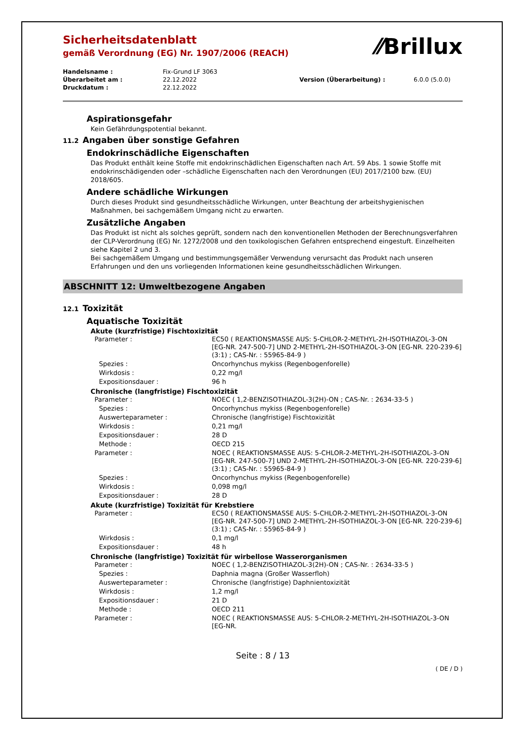⁄⁄Brillux
Sicherheitsdatenblatt
gemäß Verordnung (EG) Nr. 1907/2006 (REACH)
| Handelsname : | Fix-Grund LF 3063 | | |
| Überarbeitet am : | 22.12.2022 | Version (Überarbeitung) : | 6.0.0 (5.0.0) |
| Druckdatum : | 22.12.2022 | | |
Aspirationsgefahr
Kein Gefährdungspotential bekannt.
11.2 Angaben über sonstige Gefahren
Endokrinschädliche Eigenschaften
Das Produkt enthält keine Stoffe mit endokrinschädlichen Eigenschaften nach Art. 59 Abs. 1 sowie Stoffe mit endokrinschädigenden oder –schädliche Eigenschaften nach den Verordnungen (EU) 2017/2100 bzw. (EU) 2018/605.
Andere schädliche Wirkungen
Durch dieses Produkt sind gesundheitsschädliche Wirkungen, unter Beachtung der arbeitshygienischen Maßnahmen, bei sachgemäßem Umgang nicht zu erwarten.
Zusätzliche Angaben
Das Produkt ist nicht als solches geprüft, sondern nach den konventionellen Methoden der Berechnungsverfahren der CLP-Verordnung (EG) Nr. 1272/2008 und den toxikologischen Gefahren entsprechend eingestuft. Einzelheiten siehe Kapitel 2 und 3.
Bei sachgemäßem Umgang und bestimmungsgemäßer Verwendung verursacht das Produkt nach unseren Erfahrungen und den uns vorliegenden Informationen keine gesundheitsschädlichen Wirkungen.
ABSCHNITT 12: Umweltbezogene Angaben
12.1 Toxizität
Aquatische Toxizität
Akute (kurzfristige) Fischtoxizität
| Parameter : | EC50 ( REAKTIONSMASSE AUS: 5-CHLOR-2-METHYL-2H-ISOTHIAZOL-3-ON [EG-NR. 247-500-7] UND 2-METHYL-2H-ISOTHIAZOL-3-ON [EG-NR. 220-239-6] (3:1) ; CAS-Nr. : 55965-84-9 ) |
| Spezies : | Oncorhynchus mykiss (Regenbogenforelle) |
| Wirkdosis : | 0,22 mg/l |
| Expositionsdauer : | 96 h |
Chronische (langfristige) Fischtoxizität
| Parameter : | NOEC ( 1,2-BENZISOTHIAZOL-3(2H)-ON ; CAS-Nr. : 2634-33-5 ) |
| Spezies : | Oncorhynchus mykiss (Regenbogenforelle) |
| Auswerteparameter : | Chronische (langfristige) Fischtoxizität |
| Wirkdosis : | 0,21 mg/l |
| Expositionsdauer : | 28 D |
| Methode : | OECD 215 |
| Parameter : | NOEC ( REAKTIONSMASSE AUS: 5-CHLOR-2-METHYL-2H-ISOTHIAZOL-3-ON [EG-NR. 247-500-7] UND 2-METHYL-2H-ISOTHIAZOL-3-ON [EG-NR. 220-239-6] (3:1) ; CAS-Nr. : 55965-84-9 ) |
| Spezies : | Oncorhynchus mykiss (Regenbogenforelle) |
| Wirkdosis : | 0,098 mg/l |
| Expositionsdauer : | 28 D |
Akute (kurzfristige) Toxizität für Krebstiere
| Parameter : | EC50 ( REAKTIONSMASSE AUS: 5-CHLOR-2-METHYL-2H-ISOTHIAZOL-3-ON [EG-NR. 247-500-7] UND 2-METHYL-2H-ISOTHIAZOL-3-ON [EG-NR. 220-239-6] (3:1) ; CAS-Nr. : 55965-84-9 ) |
| Wirkdosis : | 0,1 mg/l |
| Expositionsdauer : | 48 h |
Chronische (langfristige) Toxizität für wirbellose Wasserorganismen
| Parameter : | NOEC ( 1,2-BENZISOTHIAZOL-3(2H)-ON ; CAS-Nr. : 2634-33-5 ) |
| Spezies : | Daphnia magna (Großer Wasserfloh) |
| Auswerteparameter : | Chronische (langfristige) Daphnientoxizität |
| Wirkdosis : | 1,2 mg/l |
| Expositionsdauer : | 21 D |
| Methode : | OECD 211 |
| Parameter : | NOEC ( REAKTIONSMASSE AUS: 5-CHLOR-2-METHYL-2H-ISOTHIAZOL-3-ON [EG-NR. |
Seite : 8 / 13
( DE / D )